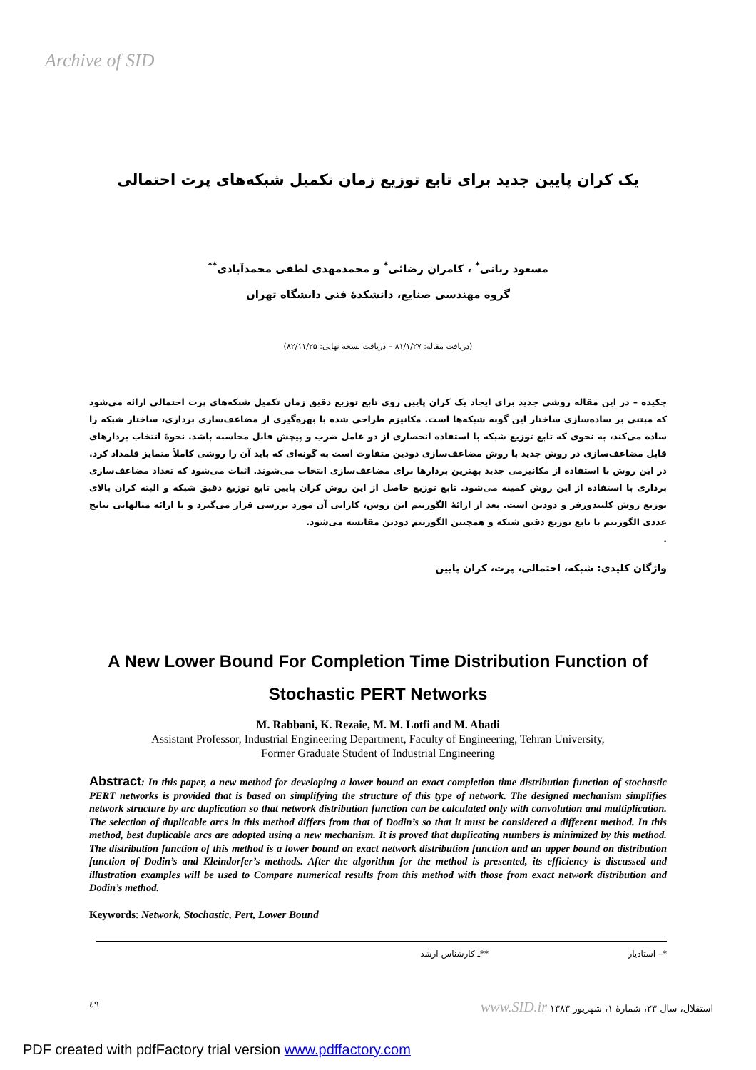Archive of SID
یک کران پایین جدید برای تابع توزیع زمان تکمیل شبکه‌های پرت احتمالی
مسعود ربانی<sup>*</sup> ، کامران رضائی<sup>*</sup> و محمدمهدی لطفی محمدآبادی<sup>**</sup>
گروه مهندسی صنایع، دانشکدهٔ فنی دانشگاه تهران
(دریافت مقاله: ۸۱/۱/۲۷ – دریافت نسخه نهایی: ۸۲/۱۱/۲۵)
چکیده – در این مقاله روشی جدید برای ایجاد یک کران پایین روی تابع توزیع دقیق زمان تکمیل شبکه‌های پرت احتمالی ارائه می‌شود که مبتنی بر ساده‌سازی ساختار این گونه شبکه‌ها است. مکانیزم طراحی شده با بهره‌گیری از مضاعف‌سازی برداری، ساختار شبکه را ساده می‌کند، به نحوی که تابع توزیع شبکه با استفاده انحصاری از دو عامل ضرب و پیچش قابل محاسبه باشد. نحوهٔ انتخاب بردارهای قابل مضاعف‌سازی در روش جدید با روش مضاعف‌سازی دودین متفاوت است به گونه‌ای که باید آن را روشی کاملاً متمایز قلمداد کرد. در این روش با استفاده از مکانیزمی جدید بهترین بردارها برای مضاعف‌سازی انتخاب می‌شوند. اثبات می‌شود که تعداد مضاعف‌سازی برداری با استفاده از این روش کمینه می‌شود. تابع توزیع حاصل از این روش کران پایین تابع توزیع دقیق شبکه و البته کران بالای توزیع روش کلیندورفر و دودین است. بعد از ارائهٔ الگوریتم این روش، کارایی آن مورد بررسی قرار می‌گیرد و با ارائه مثالهایی نتایج عددی الگوریتم با تابع توزیع دقیق شبکه و همچنین الگوریتم دودین مقایسه می‌شود.
.
واژگان کلیدی: شبکه، احتمالی، پرت، کران پایین
A New Lower Bound For Completion Time Distribution Function of Stochastic PERT Networks
M. Rabbani, K. Rezaie, M. M. Lotfi and M. Abadi
Assistant Professor, Industrial Engineering Department, Faculty of Engineering, Tehran University,
Former Graduate Student of Industrial Engineering
Abstract: In this paper, a new method for developing a lower bound on exact completion time distribution function of stochastic PERT networks is provided that is based on simplifying the structure of this type of network. The designed mechanism simplifies network structure by arc duplication so that network distribution function can be calculated only with convolution and multiplication. The selection of duplicable arcs in this method differs from that of Dodin’s so that it must be considered a different method. In this method, best duplicable arcs are adopted using a new mechanism. It is proved that duplicating numbers is minimized by this method. The distribution function of this method is a lower bound on exact network distribution function and an upper bound on distribution function of Dodin’s and Kleindorfer’s methods. After the algorithm for the method is presented, its efficiency is discussed and illustration examples will be used to Compare numerical results from this method with those from exact network distribution and Dodin’s method.
Keywords: Network, Stochastic, Pert, Lower Bound
*– استادیار **ـ کارشناس ارشد
٤٩ استقلال، سال ۲۳، شمارهٔ ۱، شهریور ۱۳۸۳ www.SID.ir
PDF created with pdfFactory trial version www.pdffactory.com